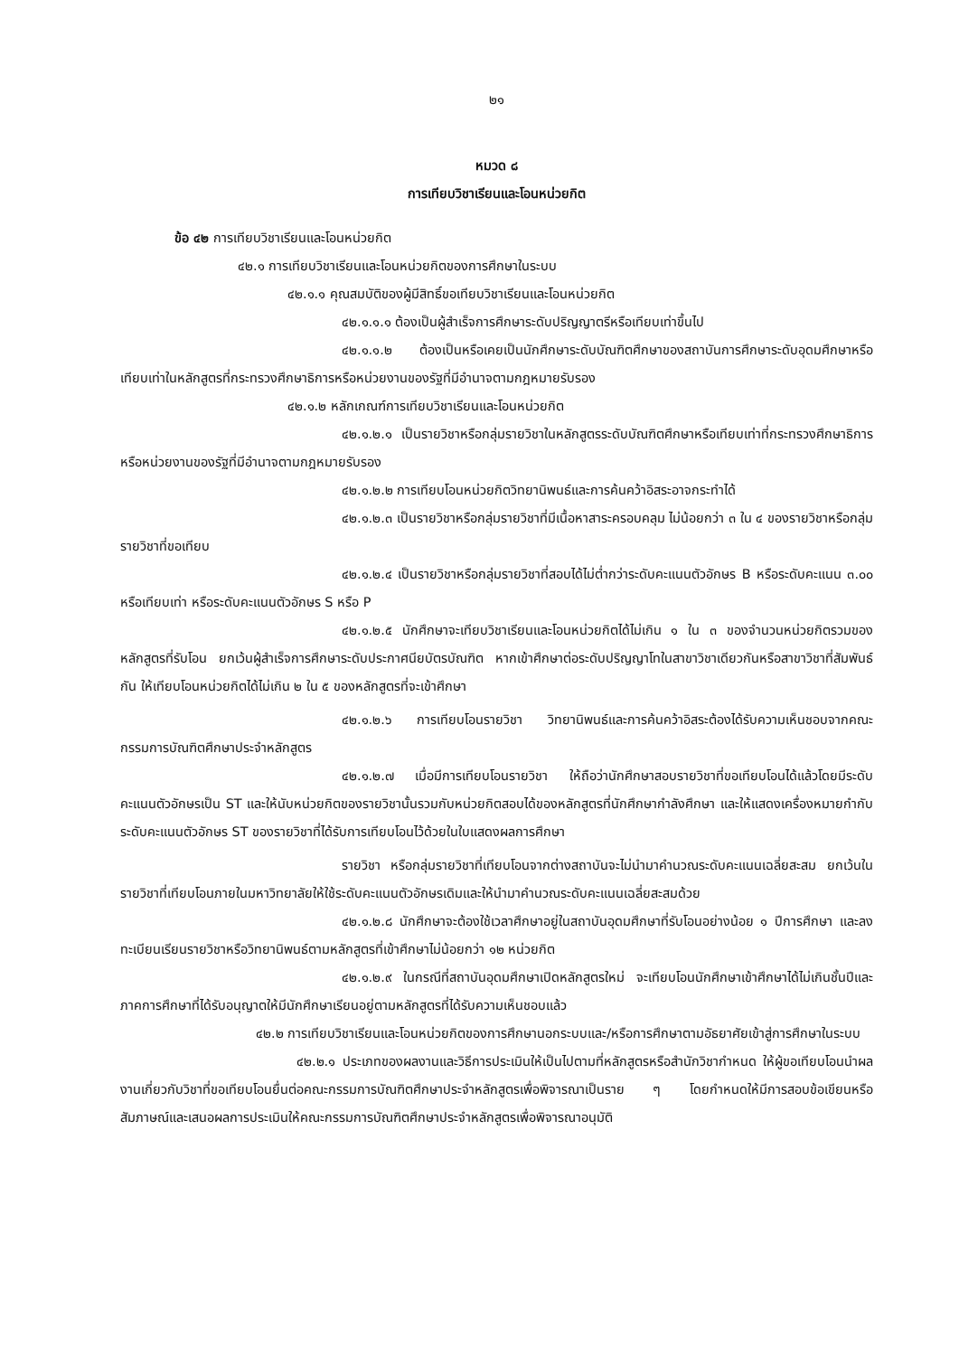๒๑
หมวด ๘
การเทียบวิชาเรียนและโอนหน่วยกิต
ข้อ ๔๒ การเทียบวิชาเรียนและโอนหน่วยกิต
๔๒.๑ การเทียบวิชาเรียนและโอนหน่วยกิตของการศึกษาในระบบ
๔๒.๑.๑ คุณสมบัติของผู้มีสิทธิ์ขอเทียบวิชาเรียนและโอนหน่วยกิต
๔๒.๑.๑.๑ ต้องเป็นผู้สำเร็จการศึกษาระดับปริญญาตรีหรือเทียบเท่าขึ้นไป
๔๒.๑.๑.๒ ต้องเป็นหรือเคยเป็นนักศึกษาระดับบัณฑิตศึกษาของสถาบันการศึกษาระดับอุดมศึกษาหรือเทียบเท่าในหลักสูตรที่กระทรวงศึกษาธิการหรือหน่วยงานของรัฐที่มีอำนาจตามกฎหมายรับรอง
๔๒.๑.๒ หลักเกณฑ์การเทียบวิชาเรียนและโอนหน่วยกิต
๔๒.๑.๒.๑ เป็นรายวิชาหรือกลุ่มรายวิชาในหลักสูตรระดับบัณฑิตศึกษาหรือเทียบเท่าที่กระทรวงศึกษาธิการหรือหน่วยงานของรัฐที่มีอำนาจตามกฎหมายรับรอง
๔๒.๑.๒.๒ การเทียบโอนหน่วยกิตวิทยานิพนธ์และการค้นคว้าอิสระอาจกระทำได้
๔๒.๑.๒.๓ เป็นรายวิชาหรือกลุ่มรายวิชาที่มีเนื้อหาสาระครอบคลุม ไม่น้อยกว่า ๓ ใน ๔ ของรายวิชาหรือกลุ่มรายวิชาที่ขอเทียบ
๔๒.๑.๒.๔ เป็นรายวิชาหรือกลุ่มรายวิชาที่สอบได้ไม่ต่ำกว่าระดับคะแนนตัวอักษร B หรือระดับคะแนน ๓.๐๐ หรือเทียบเท่า หรือระดับคะแนนตัวอักษร S หรือ P
๔๒.๑.๒.๕ นักศึกษาจะเทียบวิชาเรียนและโอนหน่วยกิตได้ไม่เกิน ๑ ใน ๓ ของจำนวนหน่วยกิตรวมของหลักสูตรที่รับโอน ยกเว้นผู้สำเร็จการศึกษาระดับประกาศนียบัตรบัณฑิต หากเข้าศึกษาต่อระดับปริญญาโทในสาขาวิชาเดียวกันหรือสาขาวิชาที่สัมพันธ์กัน ให้เทียบโอนหน่วยกิตได้ไม่เกิน ๒ ใน ๕ ของหลักสูตรที่จะเข้าศึกษา
๔๒.๑.๒.๖ การเทียบโอนรายวิชา วิทยานิพนธ์และการค้นคว้าอิสระต้องได้รับความเห็นชอบจากคณะกรรมการบัณฑิตศึกษาประจำหลักสูตร
๔๒.๑.๒.๗ เมื่อมีการเทียบโอนรายวิชา ให้ถือว่านักศึกษาสอบรายวิชาที่ขอเทียบโอนได้แล้วโดยมีระดับคะแนนตัวอักษรเป็น ST และให้นับหน่วยกิตของรายวิชานั้นรวมกับหน่วยกิตสอบได้ของหลักสูตรที่นักศึกษากำลังศึกษา และให้แสดงเครื่องหมายกำกับระดับคะแนนตัวอักษร ST ของรายวิชาที่ได้รับการเทียบโอนไว้ด้วยในใบแสดงผลการศึกษา
รายวิชา หรือกลุ่มรายวิชาที่เทียบโอนจากต่างสถาบันจะไม่นำมาคำนวณระดับคะแนนเฉลี่ยสะสม ยกเว้นในรายวิชาที่เทียบโอนภายในมหาวิทยาลัยให้ใช้ระดับคะแนนตัวอักษรเดิมและให้นำมาคำนวณระดับคะแนนเฉลี่ยสะสมด้วย
๔๒.๑.๒.๘ นักศึกษาจะต้องใช้เวลาศึกษาอยู่ในสถาบันอุดมศึกษาที่รับโอนอย่างน้อย ๑ ปีการศึกษา และลงทะเบียนเรียนรายวิชาหรือวิทยานิพนธ์ตามหลักสูตรที่เข้าศึกษาไม่น้อยกว่า ๑๒ หน่วยกิต
๔๒.๑.๒.๙ ในกรณีที่สถาบันอุดมศึกษาเปิดหลักสูตรใหม่ จะเทียบโอนนักศึกษาเข้าศึกษาได้ไม่เกินชั้นปีและภาคการศึกษาที่ได้รับอนุญาตให้มีนักศึกษาเรียนอยู่ตามหลักสูตรที่ได้รับความเห็นชอบแล้ว
๔๒.๒ การเทียบวิชาเรียนและโอนหน่วยกิตของการศึกษานอกระบบและ/หรือการศึกษาตามอัธยาศัยเข้าสู่การศึกษาในระบบ
๔๒.๒.๑ ประเภทของผลงานและวิธีการประเมินให้เป็นไปตามที่หลักสูตรหรือสำนักวิชากำหนด ให้ผู้ขอเทียบโอนนำผลงานเกี่ยวกับวิชาที่ขอเทียบโอนยื่นต่อคณะกรรมการบัณฑิตศึกษาประจำหลักสูตรเพื่อพิจารณาเป็นราย ๆ โดยกำหนดให้มีการสอบข้อเขียนหรือสัมภาษณ์และเสนอผลการประเมินให้คณะกรรมการบัณฑิตศึกษาประจำหลักสูตรเพื่อพิจารณาอนุมัติ